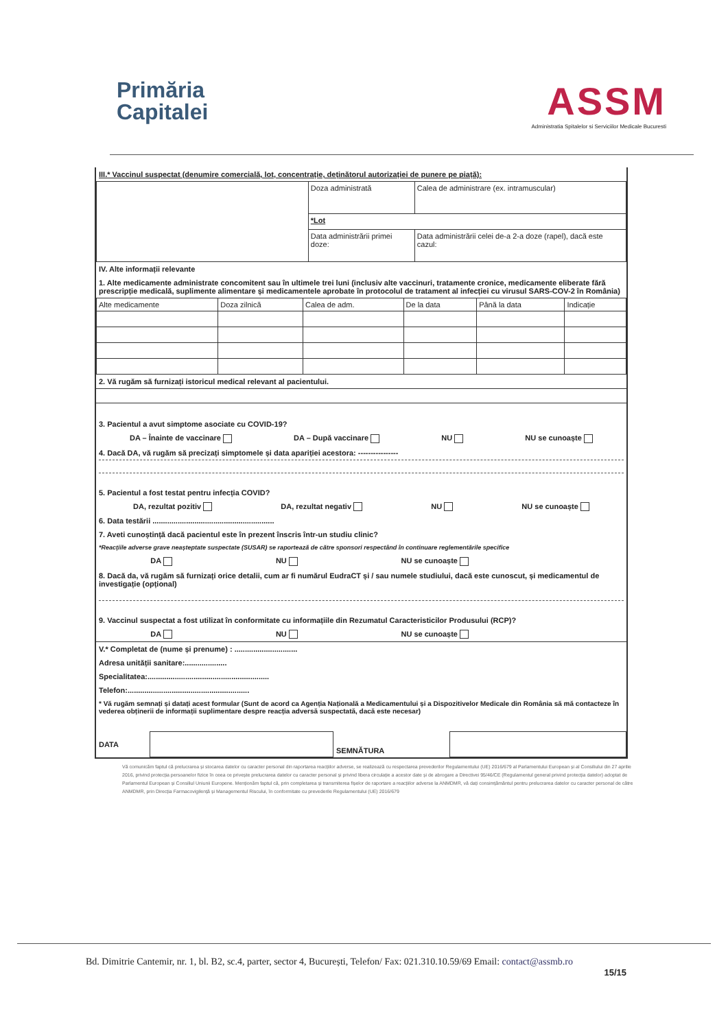Primăria
Capitalei
ASSM
Administratia Spitalelor si Serviciilor Medicale Bucuresti
III.* Vaccinul suspectat (denumire comercială, lot, concentrație, deținătorul autorizației de punere pe piață):
| | Doza administrată | Calea de administrare (ex. intramuscular) |
| | *Lot | |
| | Data administrării primei doze: | Data administrării celei de-a 2-a doze (rapel), dacă este cazul: |
IV. Alte informații relevante
1. Alte medicamente administrate concomitent sau în ultimele trei luni (inclusiv alte vaccinuri, tratamente cronice, medicamente eliberate fără prescripție medicală, suplimente alimentare și medicamentele aprobate în protocolul de tratament al infecției cu virusul SARS-COV-2 în România)
| Alte medicamente | Doza zilnică | Calea de adm. | De la data | Până la data | Indicație |
2. Vă rugăm să furnizați istoricul medical relevant al pacientului.
3. Pacientul a avut simptome asociate cu COVID-19?
DA – Înainte de vaccinare DA – După vaccinare NU NU se cunoaște
4. Dacă DA, vă rugăm să precizați simptomele și data apariției acestora: ----------------
5. Pacientul a fost testat pentru infecția COVID?
DA, rezultat pozitiv DA, rezultat negativ NU NU se cunoaște
6. Data testării ..........................................................
7. Aveti cunoștință dacă pacientul este în prezent înscris într-un studiu clinic?
*Reacțiile adverse grave neașteptate suspectate (SUSAR) se raportează de către sponsori respectând în continuare reglementările specifice
DA NU NU se cunoaște
8. Dacă da, vă rugăm să furnizați orice detalii, cum ar fi numărul EudraCT și / sau numele studiului, dacă este cunoscut, și medicamentul de investigație (opțional)
9. Vaccinul suspectat a fost utilizat în conformitate cu informațiile din Rezumatul Caracteristicilor Produsului (RCP)?
DA NU NU se cunoaște
V.* Completat de (nume și prenume) : ..............................
Adresa unității sanitare:....................
Specialitatea:..........................................................
Telefon:..........................................................
* Vă rugăm semnați și datați acest formular (Sunt de acord ca Agenția Națională a Medicamentului și a Dispozitivelor Medicale din România să mă contacteze în vederea obținerii de informații suplimentare despre reacția adversă suspectată, dacă este necesar)
| DATA | | SEMNĂTURA | |
Vă comunicăm faptul că prelucrarea și stocarea datelor cu caracter personal din raportarea reacțiilor adverse, se realizează cu respectarea prevederilor Regulamentului (UE) 2016/679 al Parlamentului European și al Consiliului din 27 aprilie 2016, privind protecția persoanelor fizice în ceea ce privește prelucrarea datelor cu caracter personal și privind libera circulație a acestor date și de abrogare a Directivei 95/46/CE (Regulamentul general privind protecția datelor) adoptat de Parlamentul European și Consiliul Uniunii Europene. Menționăm faptul că, prin completarea și transmiterea fișelor de raportare a reacțiilor adverse la ANMDMR, vă dați consimțământul pentru prelucrarea datelor cu caracter personal de către ANMDMR, prin Direcția Farmacovigilență și Managementul Riscului, în conformitate cu prevederile Regulamentului (UE) 2016/679
Bd. Dimitrie Cantemir, nr. 1, bl. B2, sc.4, parter, sector 4, București, Telefon/ Fax: 021.310.10.59/69 Email: contact@assmb.ro
15/15